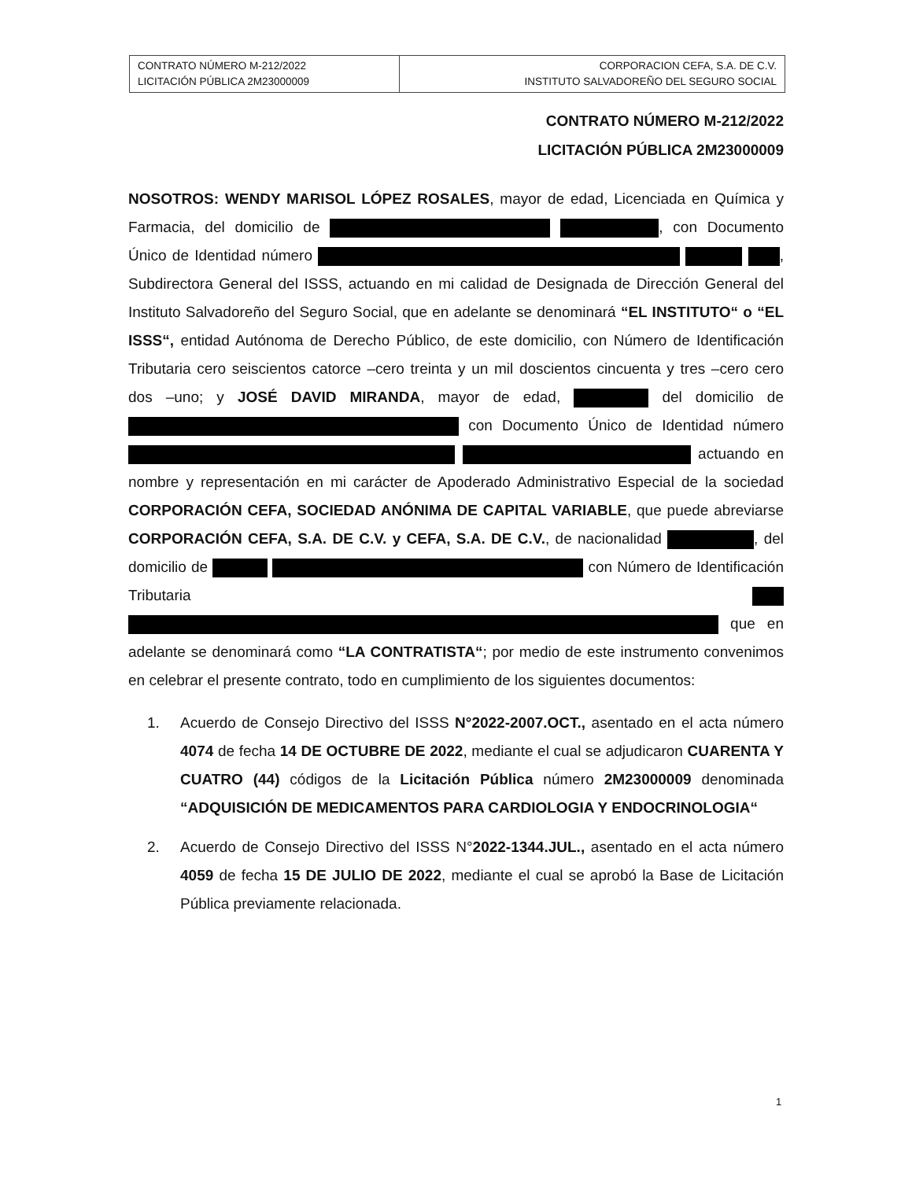| CONTRATO NÚMERO M-212/2022 LICITACIÓN PÚBLICA 2M23000009 | CORPORACION CEFA, S.A. DE C.V. INSTITUTO SALVADOREÑO DEL SEGURO SOCIAL |
CONTRATO NÚMERO M-212/2022
LICITACIÓN PÚBLICA 2M23000009
NOSOTROS: WENDY MARISOL LÓPEZ ROSALES, mayor de edad, Licenciada en Química y Farmacia, del domicilio de , con Documento Único de Identidad número , Subdirectora General del ISSS, actuando en mi calidad de Designada de Dirección General del Instituto Salvadoreño del Seguro Social, que en adelante se denominará “EL INSTITUTO“ o “EL ISSS“, entidad Autónoma de Derecho Público, de este domicilio, con Número de Identificación Tributaria cero seiscientos catorce –cero treinta y un mil doscientos cincuenta y tres –cero cero dos –uno; y JOSÉ DAVID MIRANDA, mayor de edad, del domicilio de con Documento Único de Identidad número actuando en nombre y representación en mi carácter de Apoderado Administrativo Especial de la sociedad CORPORACIÓN CEFA, SOCIEDAD ANÓNIMA DE CAPITAL VARIABLE, que puede abreviarse CORPORACIÓN CEFA, S.A. DE C.V. y CEFA, S.A. DE C.V., de nacionalidad , del domicilio de con Número de Identificación Tributaria que en adelante se denominará como “LA CONTRATISTA“; por medio de este instrumento convenimos en celebrar el presente contrato, todo en cumplimiento de los siguientes documentos:
1. Acuerdo de Consejo Directivo del ISSS N°2022-2007.OCT., asentado en el acta número 4074 de fecha 14 DE OCTUBRE DE 2022, mediante el cual se adjudicaron CUARENTA Y CUATRO (44) códigos de la Licitación Pública número 2M23000009 denominada “ADQUISICIÓN DE MEDICAMENTOS PARA CARDIOLOGIA Y ENDOCRINOLOGIA“
2. Acuerdo de Consejo Directivo del ISSS N°2022-1344.JUL., asentado en el acta número 4059 de fecha 15 DE JULIO DE 2022, mediante el cual se aprobó la Base de Licitación Pública previamente relacionada.
1